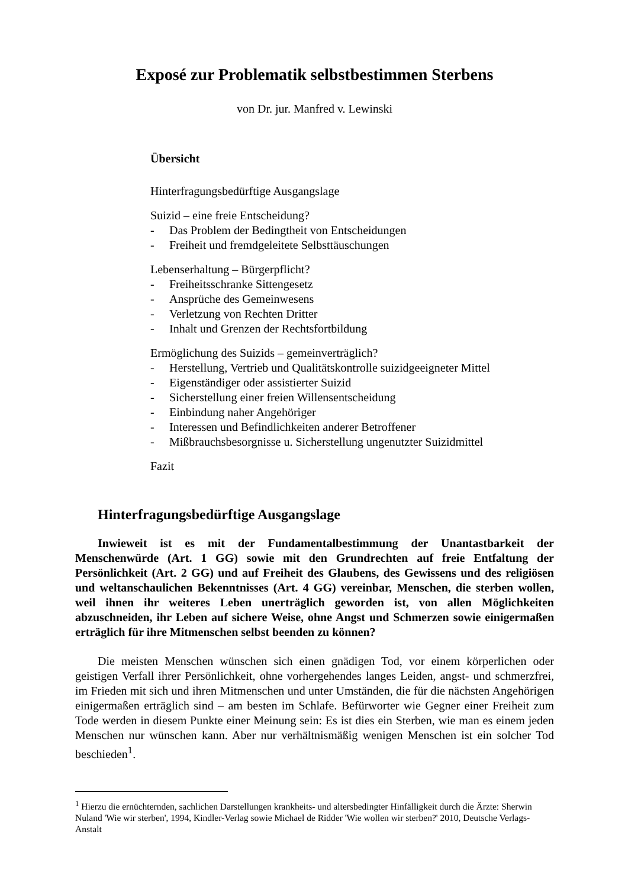Exposé zur Problematik selbstbestimmen Sterbens
von Dr. jur. Manfred v. Lewinski
Übersicht
Hinterfragungsbedürftige Ausgangslage
Suizid – eine freie Entscheidung?
- Das Problem der Bedingtheit von Entscheidungen
- Freiheit und fremdgeleitete Selbsttäuschungen
Lebenserhaltung – Bürgerpflicht?
- Freiheitsschranke Sittengesetz
- Ansprüche des Gemeinwesens
- Verletzung von Rechten Dritter
- Inhalt und Grenzen der Rechtsfortbildung
Ermöglichung des Suizids – gemeinverträglich?
- Herstellung, Vertrieb und Qualitätskontrolle suizidgeeigneter Mittel
- Eigenständiger oder assistierter Suizid
- Sicherstellung einer freien Willensentscheidung
- Einbindung naher Angehöriger
- Interessen und Befindlichkeiten anderer Betroffener
- Mißbrauchsbesorgnisse u. Sicherstellung ungenutzter Suizidmittel
Fazit
Hinterfragungsbedürftige Ausgangslage
Inwieweit ist es mit der Fundamentalbestimmung der Unantastbarkeit der Menschenwürde (Art. 1 GG) sowie mit den Grundrechten auf freie Entfaltung der Persönlichkeit (Art. 2 GG) und auf Freiheit des Glaubens, des Gewissens und des religiösen und weltanschaulichen Bekenntnisses (Art. 4 GG) vereinbar, Menschen, die sterben wollen, weil ihnen ihr weiteres Leben unerträglich geworden ist, von allen Möglichkeiten abzuschneiden, ihr Leben auf sichere Weise, ohne Angst und Schmerzen sowie einigermaßen erträglich für ihre Mitmenschen selbst beenden zu können?
Die meisten Menschen wünschen sich einen gnädigen Tod, vor einem körperlichen oder geistigen Verfall ihrer Persönlichkeit, ohne vorhergehendes langes Leiden, angst- und schmerzfrei, im Frieden mit sich und ihren Mitmenschen und unter Umständen, die für die nächsten Angehörigen einigermaßen erträglich sind – am besten im Schlafe. Befürworter wie Gegner einer Freiheit zum Tode werden in diesem Punkte einer Meinung sein: Es ist dies ein Sterben, wie man es einem jeden Menschen nur wünschen kann. Aber nur verhältnismäßig wenigen Menschen ist ein solcher Tod beschieden<sup>1</sup>.
<sup>1</sup> Hierzu die ernüchternden, sachlichen Darstellungen krankheits- und altersbedingter Hinfälligkeit durch die Ärzte: Sherwin Nuland 'Wie wir sterben', 1994, Kindler-Verlag sowie Michael de Ridder 'Wie wollen wir sterben?' 2010, Deutsche Verlags-Anstalt